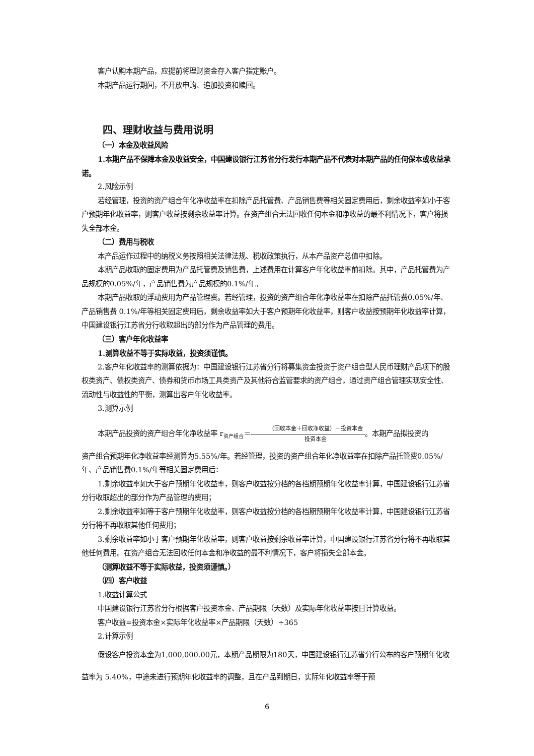客户认购本期产品，应提前将理财资金存入客户指定账户。
本期产品运行期间，不开放申购、追加投资和赎回。
四、理财收益与费用说明
（一）本金及收益风险
1.本期产品不保障本金及收益安全，中国建设银行江苏省分行发行本期产品不代表对本期产品的任何保本或收益承诺。
2.风险示例
若经管理，投资的资产组合年化净收益率在扣除产品托管费、产品销售费等相关固定费用后，剩余收益率如小于客户预期年化收益率，则客户收益按剩余收益率计算。在资产组合无法回收任何本金和净收益的最不利情况下，客户将损失全部本金。
（二）费用与税收
本产品运作过程中的纳税义务按照相关法律法规、税收政策执行，从本产品资产总值中扣除。
本期产品收取的固定费用为产品托管费及销售费，上述费用在计算客户年化收益率前扣除。其中，产品托管费为产品规模的0.05%/年，产品销售费为产品规模的0.1%/年。
本期产品收取的浮动费用为产品管理费。若经管理，投资的资产组合年化净收益率在扣除产品托管费0.05%/年、产品销售费 0.1%/年等相关固定费用后，剩余收益率如大于客户预期年化收益率，则客户收益按预期年化收益率计算，中国建设银行江苏省分行收取超出的部分作为产品管理的费用。
（三）客户年化收益率
1.测算收益不等于实际收益，投资须谨慎。
2.客户年化收益率的测算依据为：中国建设银行江苏省分行将募集资金投资于资产组合型人民币理财产品项下的股权类资产、债权类资产、债券和货币市场工具类资产及其他符合监管要求的资产组合，通过资产组合管理实现安全性、流动性与收益性的平衡，测算出客户年化收益率。
3.测算示例
本期产品投资的资产组合年化净收益率 r<sub>资产组合</sub>＝（回收本金＋回收净收益）－投资本金 投资本金。本期产品拟投资的
资产组合预期年化净收益率经测算为5.55%/年。若经管理，投资的资产组合年化净收益率在扣除产品托管费0.05%/年、产品销售费0.1%/年等相关固定费用后：
1.剩余收益率如大于客户预期年化收益率，则客户收益按分档的各档期预期年化收益率计算，中国建设银行江苏省分行收取超出的部分作为产品管理的费用；
2.剩余收益率如等于客户预期年化收益率，则客户收益按分档的各档期预期年化收益率计算，中国建设银行江苏省分行将不再收取其他任何费用；
3.剩余收益率如小于客户预期年化收益率，则客户收益按剩余收益率计算，中国建设银行江苏省分行将不再收取其他任何费用。在资产组合无法回收任何本金和净收益的最不利情况下，客户将损失全部本金。
（测算收益不等于实际收益，投资须谨慎。）
（四）客户收益
1.收益计算公式
中国建设银行江苏省分行根据客户投资本金、产品期限（天数）及实际年化收益率按日计算收益。
客户收益=投资本金×实际年化收益率×产品期限（天数）÷365
2.计算示例
假设客户投资本金为1,000,000.00元，本期产品期限为180天，中国建设银行江苏省分行公布的客户预期年化收益率为 5.40%，中途未进行预期年化收益率的调整，且在产品到期日，实际年化收益率等于预
6